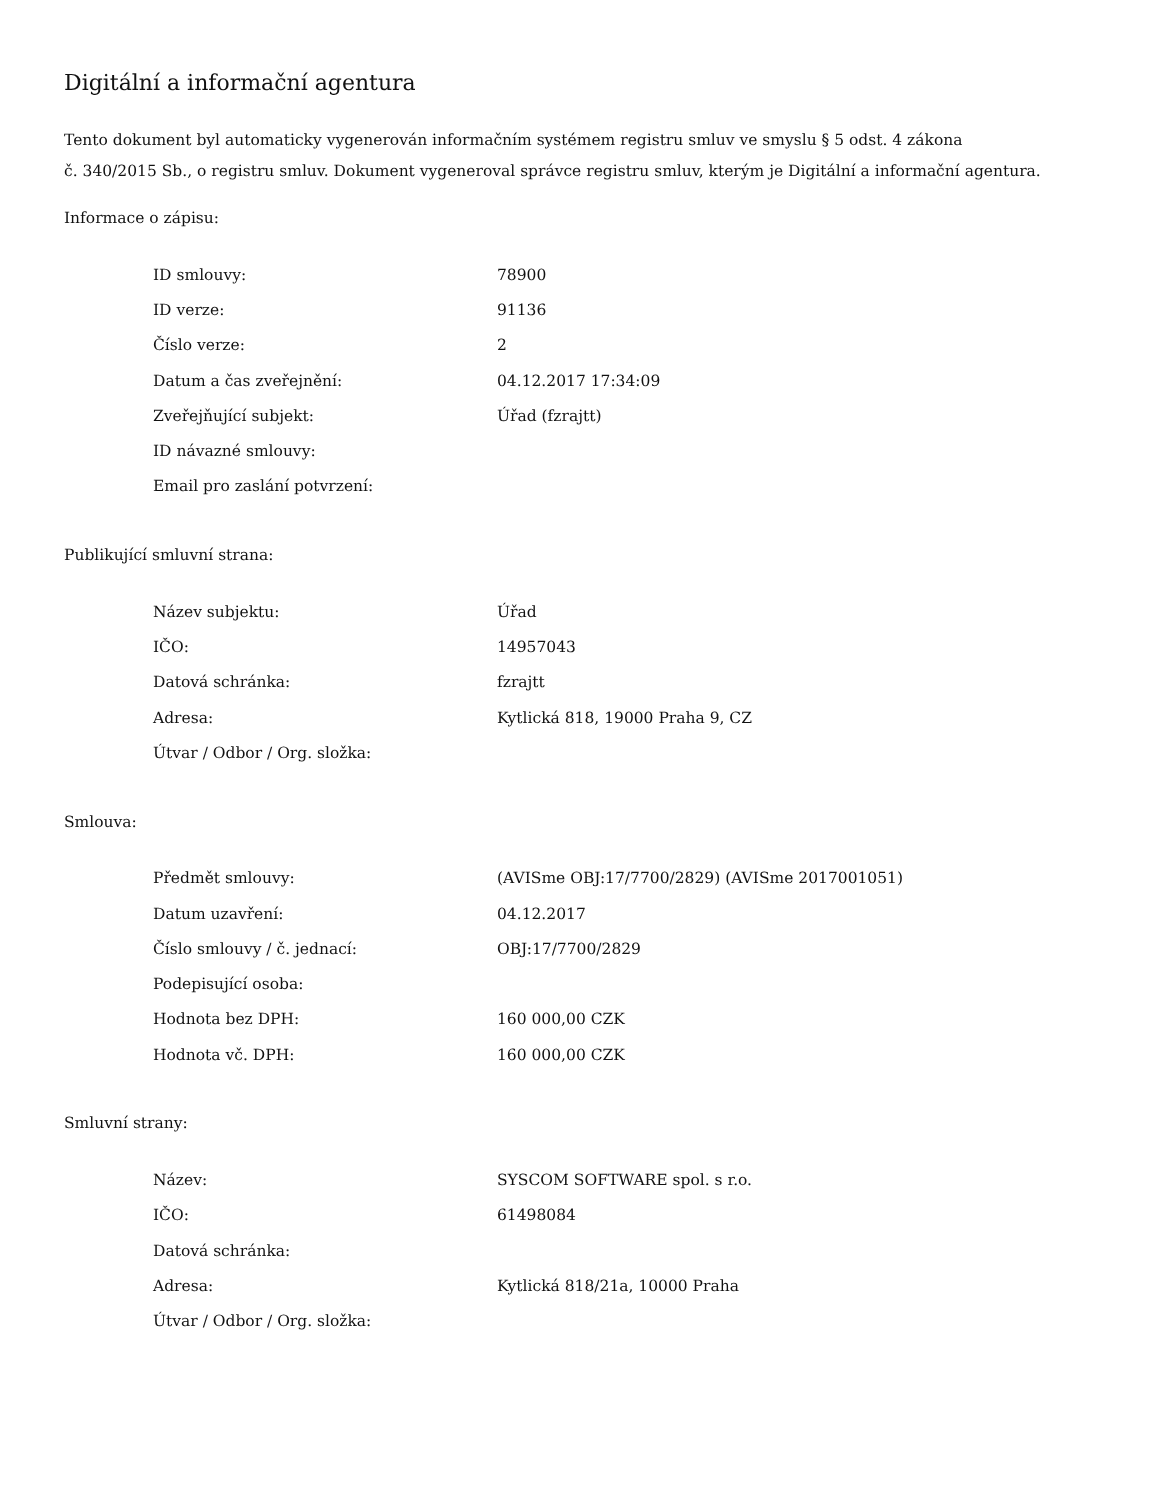Digitální a informační agentura
Tento dokument byl automaticky vygenerován informačním systémem registru smluv ve smyslu § 5 odst. 4 zákona
č. 340/2015 Sb., o registru smluv. Dokument vygeneroval správce registru smluv, kterým je Digitální a informační agentura.
Informace o zápisu:
| ID smlouvy: | 78900 |
| ID verze: | 91136 |
| Číslo verze: | 2 |
| Datum a čas zveřejnění: | 04.12.2017 17:34:09 |
| Zveřejňující subjekt: | Úřad (fzrajtt) |
| ID návazné smlouvy: | |
| Email pro zaslání potvrzení: | |
Publikující smluvní strana:
| Název subjektu: | Úřad |
| IČO: | 14957043 |
| Datová schránka: | fzrajtt |
| Adresa: | Kytlická 818, 19000 Praha 9, CZ |
| Útvar / Odbor / Org. složka: | |
Smlouva:
| Předmět smlouvy: | (AVISme OBJ:17/7700/2829) (AVISme 2017001051) |
| Datum uzavření: | 04.12.2017 |
| Číslo smlouvy / č. jednací: | OBJ:17/7700/2829 |
| Podepisující osoba: | |
| Hodnota bez DPH: | 160 000,00 CZK |
| Hodnota vč. DPH: | 160 000,00 CZK |
Smluvní strany:
| Název: | SYSCOM SOFTWARE spol. s r.o. |
| IČO: | 61498084 |
| Datová schránka: | |
| Adresa: | Kytlická 818/21a, 10000 Praha |
| Útvar / Odbor / Org. složka: | |